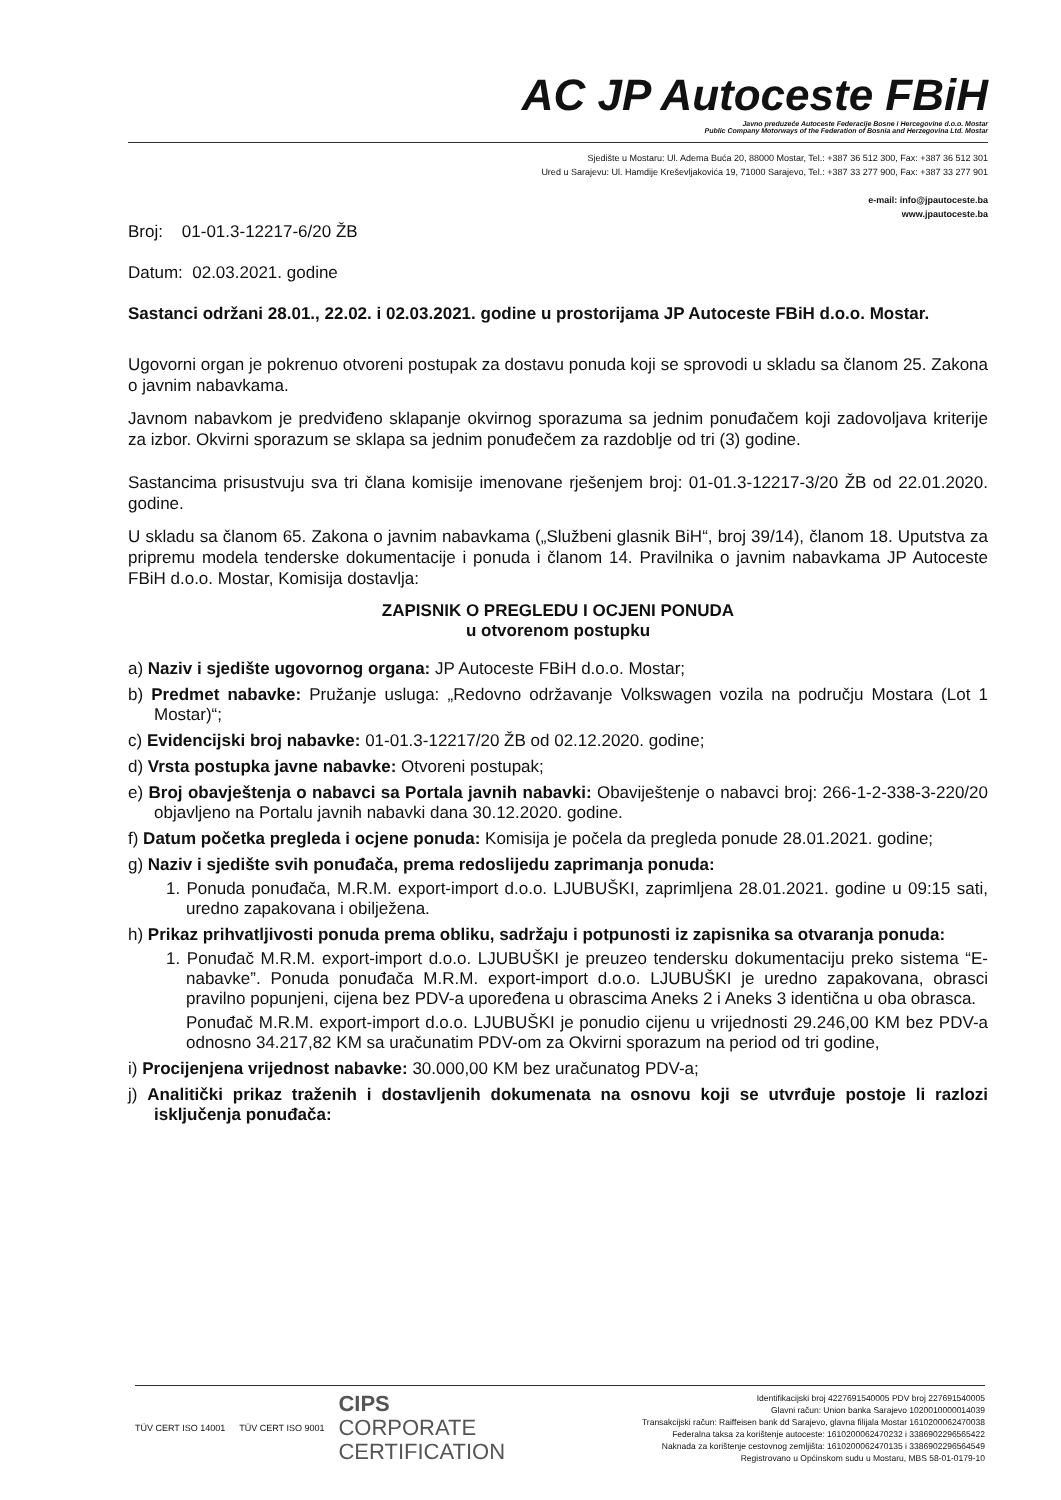AC JP Autoceste FBiH
Javno preduzeće Autoceste Federacije Bosne i Hercegovine d.o.o. Mostar
Public Company Motorways of the Federation of Bosnia and Herzegovina Ltd. Mostar
Sjedište u Mostaru: Ul. Adema Buća 20, 88000 Mostar, Tel.: +387 36 512 300, Fax: +387 36 512 301
Ured u Sarajevu: Ul. Hamdije Kreševljakovića 19, 71000 Sarajevo, Tel.: +387 33 277 900, Fax: +387 33 277 901
e-mail: info@jpautoceste.ba
www.jpautoceste.ba
Broj: 01-01.3-12217-6/20 ŽB
Datum: 02.03.2021. godine
Sastanci održani 28.01., 22.02. i 02.03.2021. godine u prostorijama JP Autoceste FBiH d.o.o. Mostar.
Ugovorni organ je pokrenuo otvoreni postupak za dostavu ponuda koji se sprovodi u skladu sa članom 25. Zakona o javnim nabavkama.
Javnom nabavkom je predviđeno sklapanje okvirnog sporazuma sa jednim ponuđačem koji zadovoljava kriterije za izbor. Okvirni sporazum se sklapa sa jednim ponuđečem za razdoblje od tri (3) godine.
Sastancima prisustvuju sva tri člana komisije imenovane rješenjem broj: 01-01.3-12217-3/20 ŽB od 22.01.2020. godine.
U skladu sa članom 65. Zakona o javnim nabavkama („Službeni glasnik BiH“, broj 39/14), članom 18. Uputstva za pripremu modela tenderske dokumentacije i ponuda i članom 14. Pravilnika o javnim nabavkama JP Autoceste FBiH d.o.o. Mostar, Komisija dostavlja:
ZAPISNIK O PREGLEDU I OCJENI PONUDA
u otvorenom postupku
a) Naziv i sjedište ugovornog organa: JP Autoceste FBiH d.o.o. Mostar;
b) Predmet nabavke: Pružanje usluga: „Redovno održavanje Volkswagen vozila na području Mostara (Lot 1 Mostar)“;
c) Evidencijski broj nabavke: 01-01.3-12217/20 ŽB od 02.12.2020. godine;
d) Vrsta postupka javne nabavke: Otvoreni postupak;
e) Broj obavještenja o nabavci sa Portala javnih nabavki: Obaviještenje o nabavci broj: 266-1-2-338-3-220/20 objavljeno na Portalu javnih nabavki dana 30.12.2020. godine.
f) Datum početka pregleda i ocjene ponuda: Komisija je počela da pregleda ponude 28.01.2021. godine;
g) Naziv i sjedište svih ponuđača, prema redoslijedu zaprimanja ponuda:
1. Ponuda ponuđača, M.R.M. export-import d.o.o. LJUBUŠKI, zaprimljena 28.01.2021. godine u 09:15 sati, uredno zapakovana i obilježena.
h) Prikaz prihvatljivosti ponuda prema obliku, sadržaju i potpunosti iz zapisnika sa otvaranja ponuda:
1. Ponuđač M.R.M. export-import d.o.o. LJUBUŠKI je preuzeo tendersku dokumentaciju preko sistema “E-nabavke”. Ponuda ponuđača M.R.M. export-import d.o.o. LJUBUŠKI je uredno zapakovana, obrasci pravilno popunjeni, cijena bez PDV-a upoređena u obrascima Aneks 2 i Aneks 3 identična u oba obrasca.
Ponuđač M.R.M. export-import d.o.o. LJUBUŠKI je ponudio cijenu u vrijednosti 29.246,00 KM bez PDV-a odnosno 34.217,82 KM sa uračunatim PDV-om za Okvirni sporazum na period od tri godine,
i) Procijenjena vrijednost nabavke: 30.000,00 KM bez uračunatog PDV-a;
j) Analitički prikaz traženih i dostavljenih dokumenata na osnovu koji se utvrđuje postoje li razlozi isključenja ponuđača:
TÜV CERT ISO 14001 TÜV CERT ISO 9001
CIPS
CORPORATE
CERTIFICATION
Identifikacijski broj 4227691540005 PDV broj 227691540005
Glavni račun: Union banka Sarajevo 1020010000014039
Transakcijski račun: Raiffeisen bank dd Sarajevo, glavna filijala Mostar 1610200062470038
Federalna taksa za korištenje autoceste: 1610200062470232 i 3386902296565422
Naknada za korištenje cestovnog zemljišta: 1610200062470135 i 3386902296564549
Registrovano u Općinskom sudu u Mostaru, MBS 58-01-0179-10